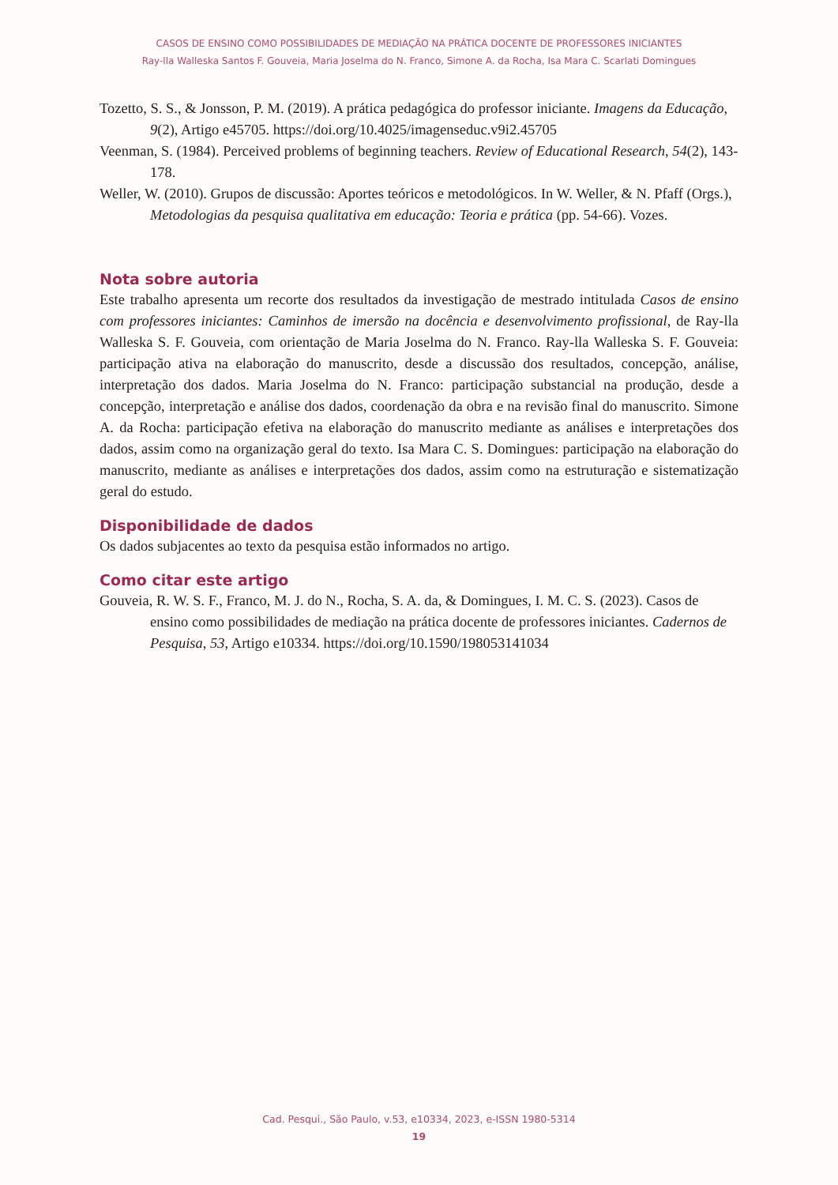CASOS DE ENSINO COMO POSSIBILIDADES DE MEDIAÇÃO NA PRÁTICA DOCENTE DE PROFESSORES INICIANTES
Ray-lla Walleska Santos F. Gouveia, Maria Joselma do N. Franco, Simone A. da Rocha, Isa Mara C. Scarlati Domingues
Tozetto, S. S., & Jonsson, P. M. (2019). A prática pedagógica do professor iniciante. Imagens da Educação, 9(2), Artigo e45705. https://doi.org/10.4025/imagenseduc.v9i2.45705
Veenman, S. (1984). Perceived problems of beginning teachers. Review of Educational Research, 54(2), 143-178.
Weller, W. (2010). Grupos de discussão: Aportes teóricos e metodológicos. In W. Weller, & N. Pfaff (Orgs.), Metodologias da pesquisa qualitativa em educação: Teoria e prática (pp. 54-66). Vozes.
Nota sobre autoria
Este trabalho apresenta um recorte dos resultados da investigação de mestrado intitulada Casos de ensino com professores iniciantes: Caminhos de imersão na docência e desenvolvimento profissional, de Ray-lla Walleska S. F. Gouveia, com orientação de Maria Joselma do N. Franco. Ray-lla Walleska S. F. Gouveia: participação ativa na elaboração do manuscrito, desde a discussão dos resultados, concepção, análise, interpretação dos dados. Maria Joselma do N. Franco: participação substancial na produção, desde a concepção, interpretação e análise dos dados, coordenação da obra e na revisão final do manuscrito. Simone A. da Rocha: participação efetiva na elaboração do manuscrito mediante as análises e interpretações dos dados, assim como na organização geral do texto. Isa Mara C. S. Domingues: participação na elaboração do manuscrito, mediante as análises e interpretações dos dados, assim como na estruturação e sistematização geral do estudo.
Disponibilidade de dados
Os dados subjacentes ao texto da pesquisa estão informados no artigo.
Como citar este artigo
Gouveia, R. W. S. F., Franco, M. J. do N., Rocha, S. A. da, & Domingues, I. M. C. S. (2023). Casos de ensino como possibilidades de mediação na prática docente de professores iniciantes. Cadernos de Pesquisa, 53, Artigo e10334. https://doi.org/10.1590/198053141034
Cad. Pesqui., São Paulo, v.53, e10334, 2023, e-ISSN 1980-5314
19